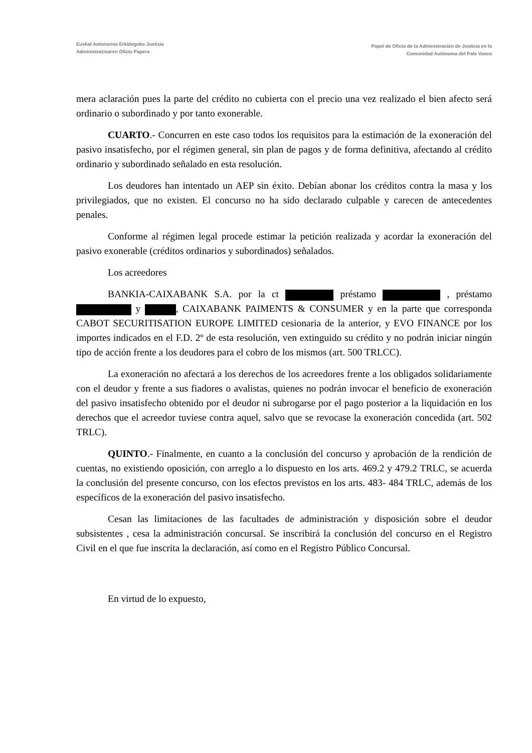Euskal Autonomia Erkidegoko Justizia
Administrazioaren Ofizio Papera
Papel de Oficio de la Administración de Justicia en la
Comunidad Autónoma del País Vasco
mera aclaración pues la parte del crédito no cubierta con el precio una vez realizado el bien afecto será ordinario o subordinado y por tanto exonerable.
CUARTO.- Concurren en este caso todos los requisitos para la estimación de la exoneración del pasivo insatisfecho, por el régimen general, sin plan de pagos y de forma definitiva, afectando al crédito ordinario y subordinado señalado en esta resolución.
Los deudores han intentado un AEP sin éxito. Debían abonar los créditos contra la masa y los privilegiados, que no existen. El concurso no ha sido declarado culpable y carecen de antecedentes penales.
Conforme al régimen legal procede estimar la petición realizada y acordar la exoneración del pasivo exonerable (créditos ordinarios y subordinados) señalados.
Los acreedores
BANKIA-CAIXABANK S.A. por la ct préstamo , préstamo y , CAIXABANK PAIMENTS & CONSUMER y en la parte que corresponda CABOT SECURITISATION EUROPE LIMITED cesionaria de la anterior, y EVO FINANCE por los importes indicados en el F.D. 2º de esta resolución, ven extinguido su crédito y no podrán iniciar ningún tipo de acción frente a los deudores para el cobro de los mismos (art. 500 TRLCC).
La exoneración no afectará a los derechos de los acreedores frente a los obligados solidariamente con el deudor y frente a sus fiadores o avalistas, quienes no podrán invocar el beneficio de exoneración del pasivo insatisfecho obtenido por el deudor ni subrogarse por el pago posterior a la liquidación en los derechos que el acreedor tuviese contra aquel, salvo que se revocase la exoneración concedida (art. 502 TRLC).
QUINTO.- Finalmente, en cuanto a la conclusión del concurso y aprobación de la rendición de cuentas, no existiendo oposición, con arreglo a lo dispuesto en los arts. 469.2 y 479.2 TRLC, se acuerda la conclusión del presente concurso, con los efectos previstos en los arts. 483- 484 TRLC, además de los específicos de la exoneración del pasivo insatisfecho.
Cesan las limitaciones de las facultades de administración y disposición sobre el deudor subsistentes , cesa la administración concursal. Se inscribirá la conclusión del concurso en el Registro Civil en el que fue inscrita la declaración, así como en el Registro Público Concursal.
En virtud de lo expuesto,